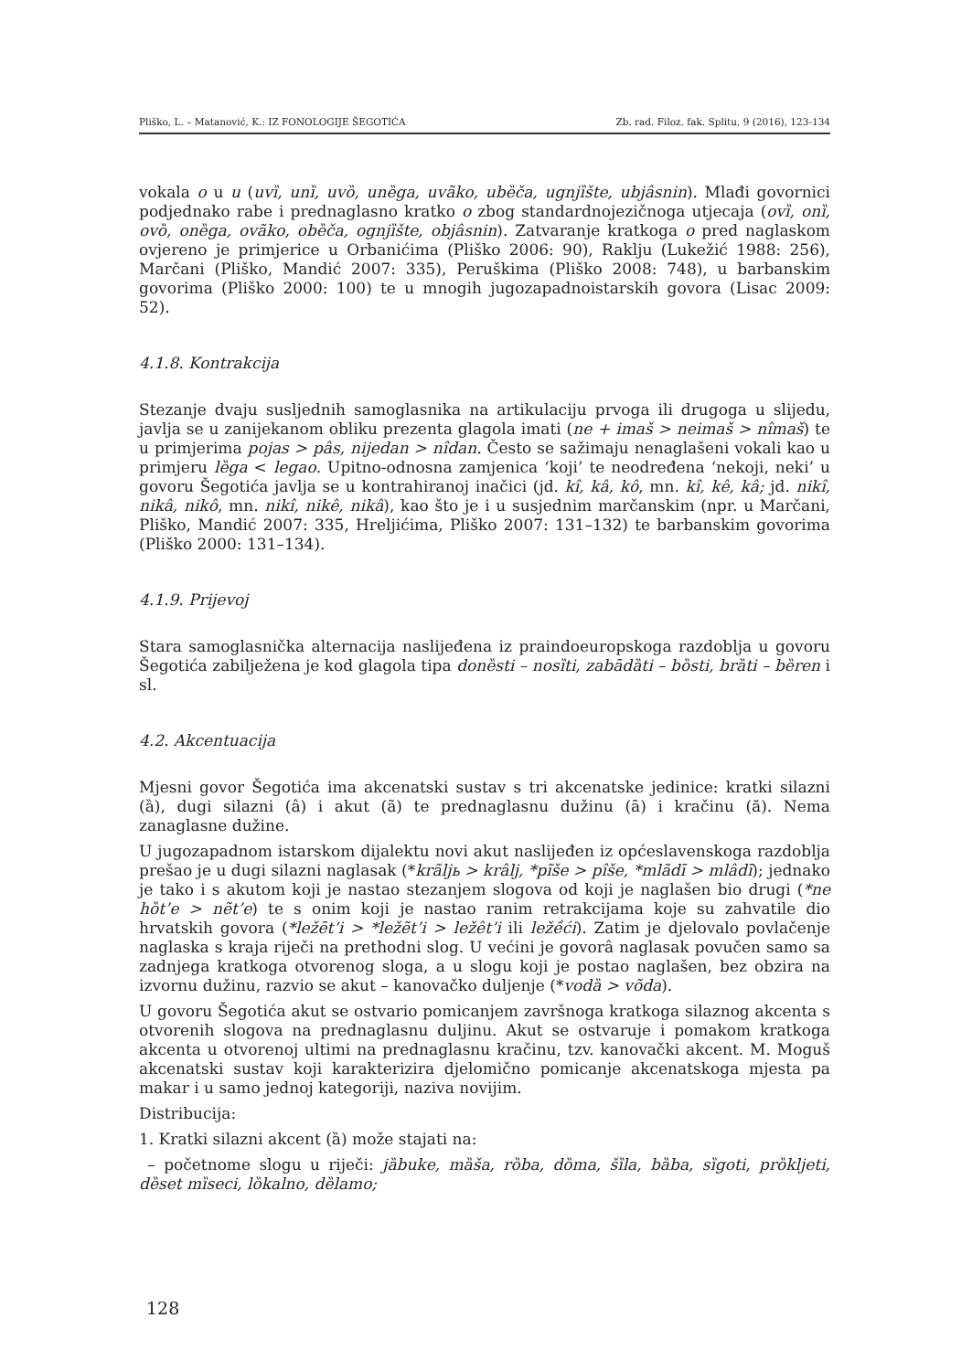Pliško, L. – Matanović, K.: IZ FONOLOGIJE ŠEGOTIĆA Zb. rad. Filoz. fak. Splitu, 9 (2016), 123-134
vokala o u u (uvȉ, unȉ, uvȍ, unȅga, uvãko, ubȅča, ugnjȉšte, ubjâsnin). Mlađi govornici podjednako rabe i prednaglasno kratko o zbog standardnojezičnoga utjecaja (ovȉ, onȉ, ovȍ, onȅga, ovãko, obȅča, ognjȉšte, objâsnin). Zatvaranje kratkoga o pred naglaskom ovjereno je primjerice u Orbanićima (Pliško 2006: 90), Raklju (Lukežić 1988: 256), Marčani (Pliško, Mandić 2007: 335), Peruškima (Pliško 2008: 748), u barbanskim govorima (Pliško 2000: 100) te u mnogih jugozapadnoistarskih govora (Lisac 2009: 52).
4.1.8. Kontrakcija
Stezanje dvaju susljednih samoglasnika na artikulaciju prvoga ili drugoga u slijedu, javlja se u zanijekanom obliku prezenta glagola imati (ne + imaš > neimaš > nîmaš) te u primjerima pojas > pâs, nijedan > nîdan. Često se sažimaju nenaglašeni vokali kao u primjeru lȅga < legao. Upitno-odnosna zamjenica ‘koji’ te neodređena ‘nekoji, neki’ u govoru Šegotića javlja se u kontrahiranoj inačici (jd. kî, kâ, kô, mn. kî, kê, kâ; jd. nikî, nikâ, nikô, mn. nikî, nikê, nikâ), kao što je i u susjednim marčanskim (npr. u Marčani, Pliško, Mandić 2007: 335, Hreljićima, Pliško 2007: 131–132) te barbanskim govorima (Pliško 2000: 131–134).
4.1.9. Prijevoj
Stara samoglasnička alternacija naslijeđena iz praindoeuropskoga razdoblja u govoru Šegotića zabilježena je kod glagola tipa donȅsti – nosȉti, zabādȁti – bȍsti, brȁti – bȅren i sl.
4.2. Akcentuacija
Mjesni govor Šegotića ima akcenatski sustav s tri akcenatske jedinice: kratki silazni (ȁ), dugi silazni (â) i akut (ã) te prednaglasnu dužinu (ā) i kračinu (ă). Nema zanaglasne dužine.
U jugozapadnom istarskom dijalektu novi akut naslijeđen iz općeslavenskoga razdoblja prešao je u dugi silazni naglasak (*krãljь > krâlj, *pĩše > pîše, *mlãdī > mlâdī); jednako je tako i s akutom koji je nastao stezanjem slogova od koji je naglašen bio drugi (*ne hȍt’e > nẽt’e) te s onim koji je nastao ranim retrakcijama koje su zahvatile dio hrvatskih govora (*ležēt’i > *ležẽt’i > ležêt’i ili ležềći). Zatim je djelovalo povlačenje naglaska s kraja riječi na prethodni slog. U većini je govorâ naglasak povučen samo sa zadnjega kratkoga otvorenog sloga, a u slogu koji je postao naglašen, bez obzira na izvornu dužinu, razvio se akut – kanovačko duljenje (*vodȁ > võda).
U govoru Šegotića akut se ostvario pomicanjem završnoga kratkoga silaznog akcenta s otvorenih slogova na prednaglasnu duljinu. Akut se ostvaruje i pomakom kratkoga akcenta u otvorenoj ultimi na prednaglasnu kračinu, tzv. kanovački akcent. M. Moguš akcenatski sustav koji karakterizira djelomično pomicanje akcenatskoga mjesta pa makar i u samo jednoj kategoriji, naziva novijim.
Distribucija:
1. Kratki silazni akcent (ȁ) može stajati na:
– početnome slogu u riječi: jȁbuke, mȁša, rȍba, dȍma, šȉla, bȁba, sȉgoti, prȍkljeti, dȅset mȉseci, lȍkalno, dȅlamo;
128